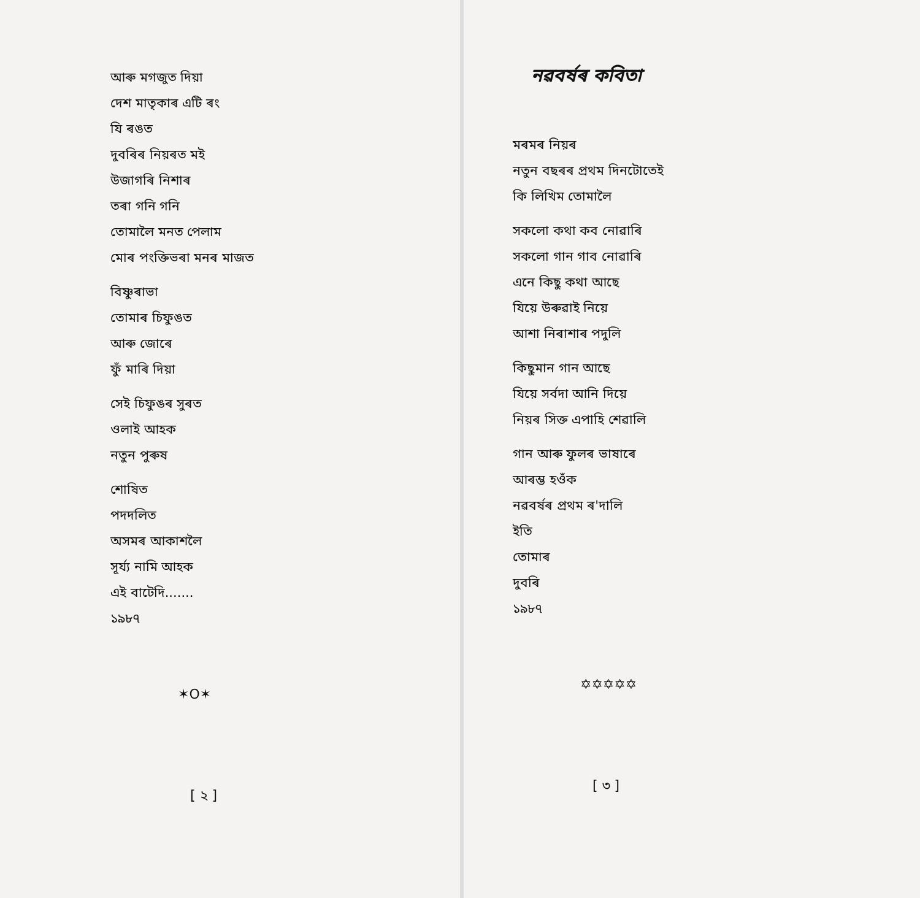আৰু মগজুত দিয়া
দেশ মাতৃকাৰ এটি ৰং
যি ৰঙত
দুবৰিৰ নিয়ৰত মই
উজাগৰি নিশাৰ
তৰা গনি গনি
তোমালৈ মনত পেলাম
মোৰ পংক্তিভৰা মনৰ মাজত
বিষ্ণুৰাভা
তোমাৰ চিফুঙত
আৰু জোৰে
ফুঁ মাৰি দিয়া
সেই চিফুঙৰ সুৰত
ওলাই আহক
নতুন পুৰুষ
শোষিত
পদদলিত
অসমৰ আকাশলৈ
সূৰ্য্য নামি আহক
এই বাটেদি.......
১৯৮৭
✶O✶
[ ২ ]
নৱবৰ্ষৰ কবিতা
মৰমৰ নিয়ৰ
নতুন বছৰৰ প্ৰথম দিনটোতেই
কি লিখিম তোমালৈ
সকলো কথা কব নোৱাৰি
সকলো গান গাব নোৱাৰি
এনে কিছু কথা আছে
যিয়ে উৰুৱাই নিয়ে
আশা নিৰাশাৰ পদুলি
কিছুমান গান আছে
যিয়ে সৰ্বদা আনি দিয়ে
নিয়ৰ সিক্ত এপাহি শেৱালি
গান আৰু ফুলৰ ভাষাৰে
আৰম্ভ হওঁক
নৱবৰ্ষৰ প্ৰথম ৰ'দালি
ইতি
তোমাৰ
দুবৰি
১৯৮৭
✡✡✡✡✡
[ ৩ ]